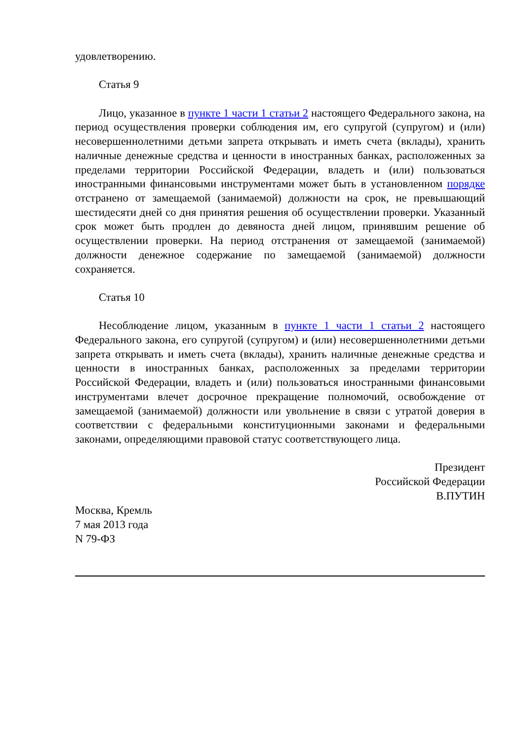удовлетворению.
Статья 9
Лицо, указанное в пункте 1 части 1 статьи 2 настоящего Федерального закона, на период осуществления проверки соблюдения им, его супругой (супругом) и (или) несовершеннолетними детьми запрета открывать и иметь счета (вклады), хранить наличные денежные средства и ценности в иностранных банках, расположенных за пределами территории Российской Федерации, владеть и (или) пользоваться иностранными финансовыми инструментами может быть в установленном порядке отстранено от замещаемой (занимаемой) должности на срок, не превышающий шестидесяти дней со дня принятия решения об осуществлении проверки. Указанный срок может быть продлен до девяноста дней лицом, принявшим решение об осуществлении проверки. На период отстранения от замещаемой (занимаемой) должности денежное содержание по замещаемой (занимаемой) должности сохраняется.
Статья 10
Несоблюдение лицом, указанным в пункте 1 части 1 статьи 2 настоящего Федерального закона, его супругой (супругом) и (или) несовершеннолетними детьми запрета открывать и иметь счета (вклады), хранить наличные денежные средства и ценности в иностранных банках, расположенных за пределами территории Российской Федерации, владеть и (или) пользоваться иностранными финансовыми инструментами влечет досрочное прекращение полномочий, освобождение от замещаемой (занимаемой) должности или увольнение в связи с утратой доверия в соответствии с федеральными конституционными законами и федеральными законами, определяющими правовой статус соответствующего лица.
Президент
Российской Федерации
В.ПУТИН
Москва, Кремль
7 мая 2013 года
N 79-ФЗ